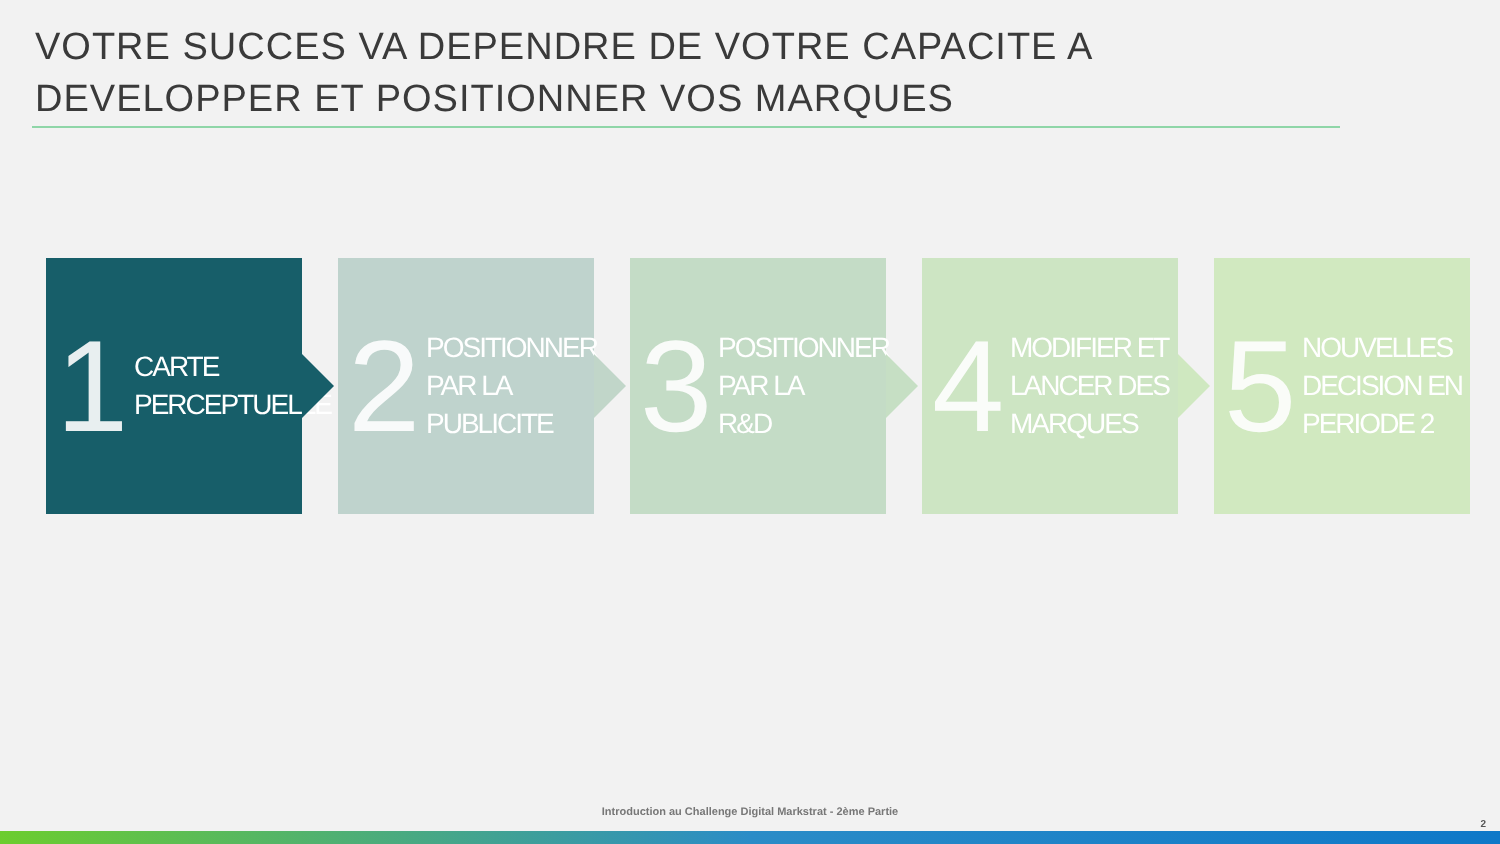VOTRE SUCCES VA DEPENDRE DE VOTRE CAPACITE A DEVELOPPER ET POSITIONNER VOS MARQUES
1 CARTE
PERCEPTUELLE
2 POSITIONNER
PAR LA
PUBLICITE
3 POSITIONNER
PAR LA
R&D
4 MODIFIER ET
LANCER DES
MARQUES
5 NOUVELLES
DECISION EN
PERIODE 2
Introduction au Challenge Digital Markstrat - 2ème Partie
2